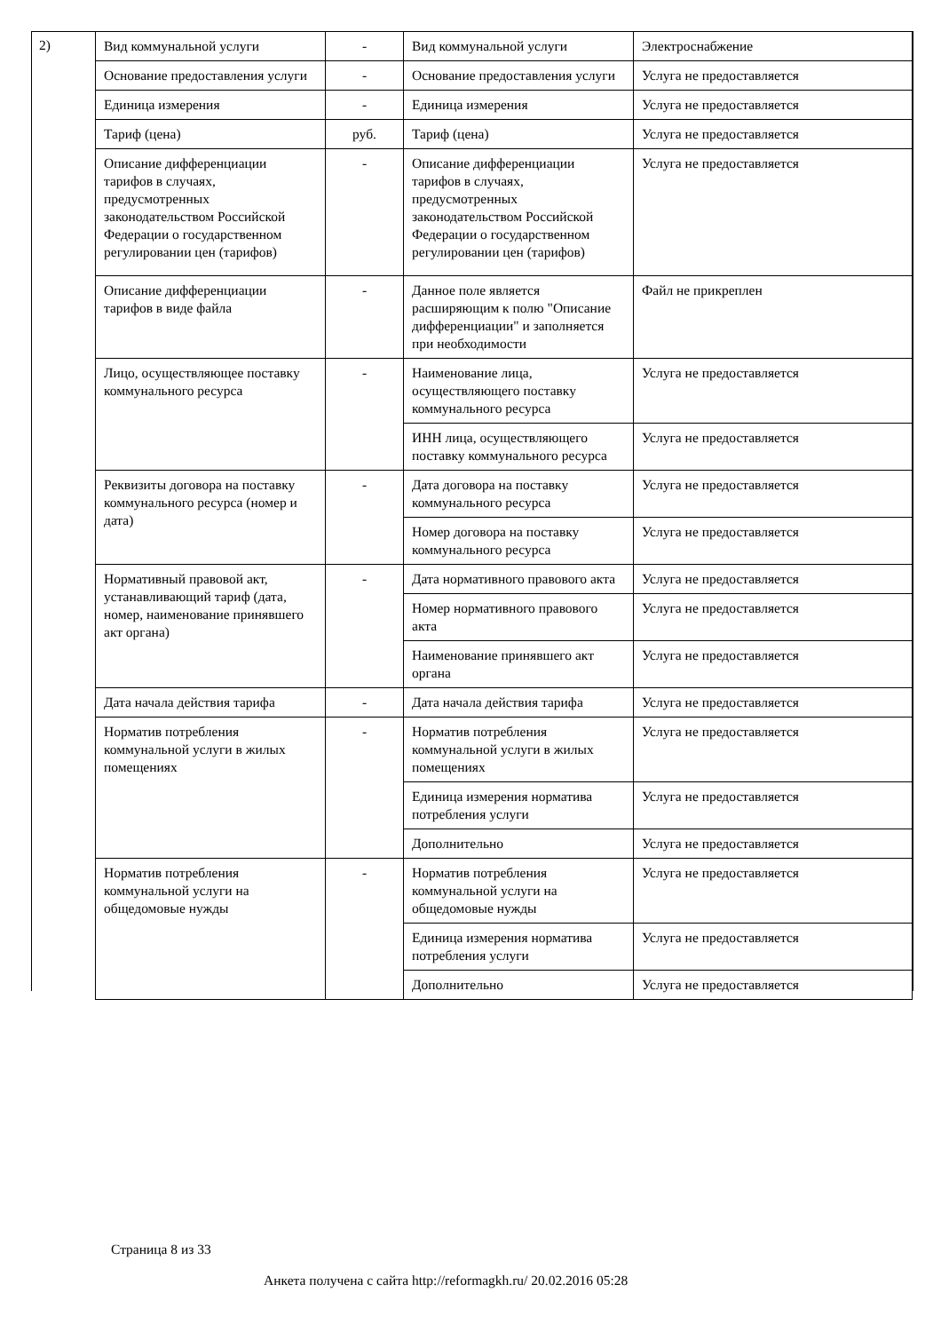2)
| Вид коммунальной услуги | - | Вид коммунальной услуги | Электроснабжение |
| Основание предоставления услуги | - | Основание предоставления услуги | Услуга не предоставляется |
| Единица измерения | - | Единица измерения | Услуга не предоставляется |
| Тариф (цена) | руб. | Тариф (цена) | Услуга не предоставляется |
| Описание дифференциации тарифов в случаях, предусмотренных законодательством Российской Федерации о государственном регулировании цен (тарифов) | - | Описание дифференциации тарифов в случаях, предусмотренных законодательством Российской Федерации о государственном регулировании цен (тарифов) | Услуга не предоставляется |
| Описание дифференциации тарифов в виде файла | - | Данное поле является расширяющим к полю "Описание дифференциации" и заполняется при необходимости | Файл не прикреплен |
| Лицо, осуществляющее поставку коммунального ресурса | - | Наименование лица, осуществляющего поставку коммунального ресурса | Услуга не предоставляется |
| | | ИНН лица, осуществляющего поставку коммунального ресурса | Услуга не предоставляется |
| Реквизиты договора на поставку коммунального ресурса (номер и дата) | - | Дата договора на поставку коммунального ресурса | Услуга не предоставляется |
| | | Номер договора на поставку коммунального ресурса | Услуга не предоставляется |
| Нормативный правовой акт, устанавливающий тариф (дата, номер, наименование принявшего акт органа) | - | Дата нормативного правового акта | Услуга не предоставляется |
| | | Номер нормативного правового акта | Услуга не предоставляется |
| | | Наименование принявшего акт органа | Услуга не предоставляется |
| Дата начала действия тарифа | - | Дата начала действия тарифа | Услуга не предоставляется |
| Норматив потребления коммунальной услуги в жилых помещениях | - | Норматив потребления коммунальной услуги в жилых помещениях | Услуга не предоставляется |
| | | Единица измерения норматива потребления услуги | Услуга не предоставляется |
| | | Дополнительно | Услуга не предоставляется |
| Норматив потребления коммунальной услуги на общедомовые нужды | - | Норматив потребления коммунальной услуги на общедомовые нужды | Услуга не предоставляется |
| | | Единица измерения норматива потребления услуги | Услуга не предоставляется |
| | | Дополнительно | Услуга не предоставляется |
Страница 8 из 33
Анкета получена с сайта http://reformagkh.ru/ 20.02.2016 05:28